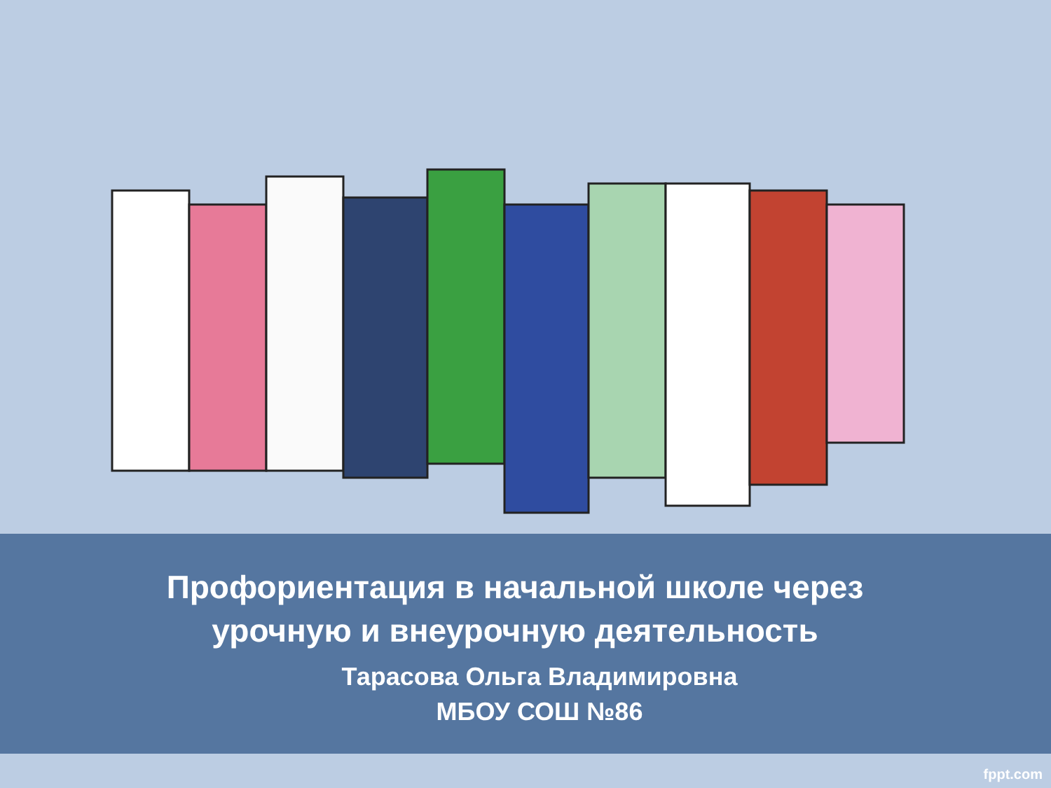Профориентация в начальной школе через
урочную и внеурочную деятельность
Тарасова Ольга Владимировна
МБОУ СОШ №86
fppt.com